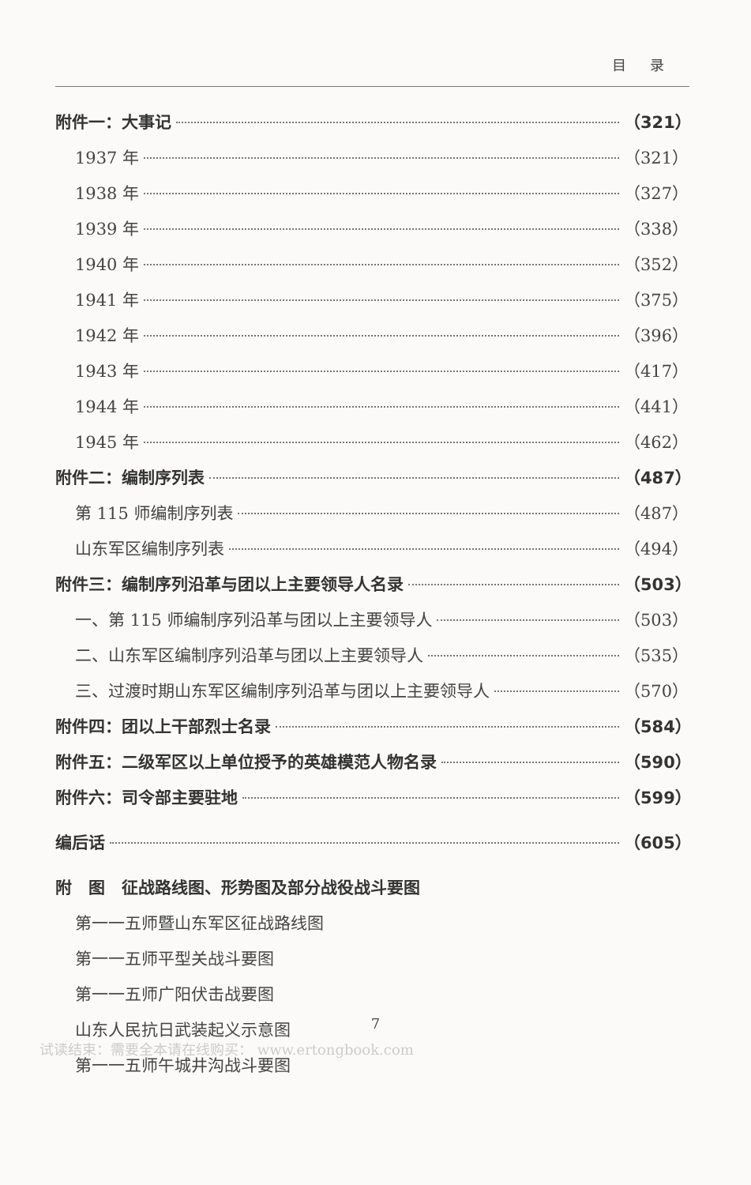目录
附件一：大事记 （321）
1937 年 （321）
1938 年 （327）
1939 年 （338）
1940 年 （352）
1941 年 （375）
1942 年 （396）
1943 年 （417）
1944 年 （441）
1945 年 （462）
附件二：编制序列表 （487）
第 115 师编制序列表 （487）
山东军区编制序列表 （494）
附件三：编制序列沿革与团以上主要领导人名录 （503）
一、第 115 师编制序列沿革与团以上主要领导人 （503）
二、山东军区编制序列沿革与团以上主要领导人 （535）
三、过渡时期山东军区编制序列沿革与团以上主要领导人 （570）
附件四：团以上干部烈士名录 （584）
附件五：二级军区以上单位授予的英雄模范人物名录 （590）
附件六：司令部主要驻地 （599）
编后话 （605）
附　图　征战路线图、形势图及部分战役战斗要图
第一一五师暨山东军区征战路线图
第一一五师平型关战斗要图
第一一五师广阳伏击战要图
山东人民抗日武装起义示意图
第一一五师午城井沟战斗要图
7
试读结束：需要全本请在线购买： www.ertongbook.com